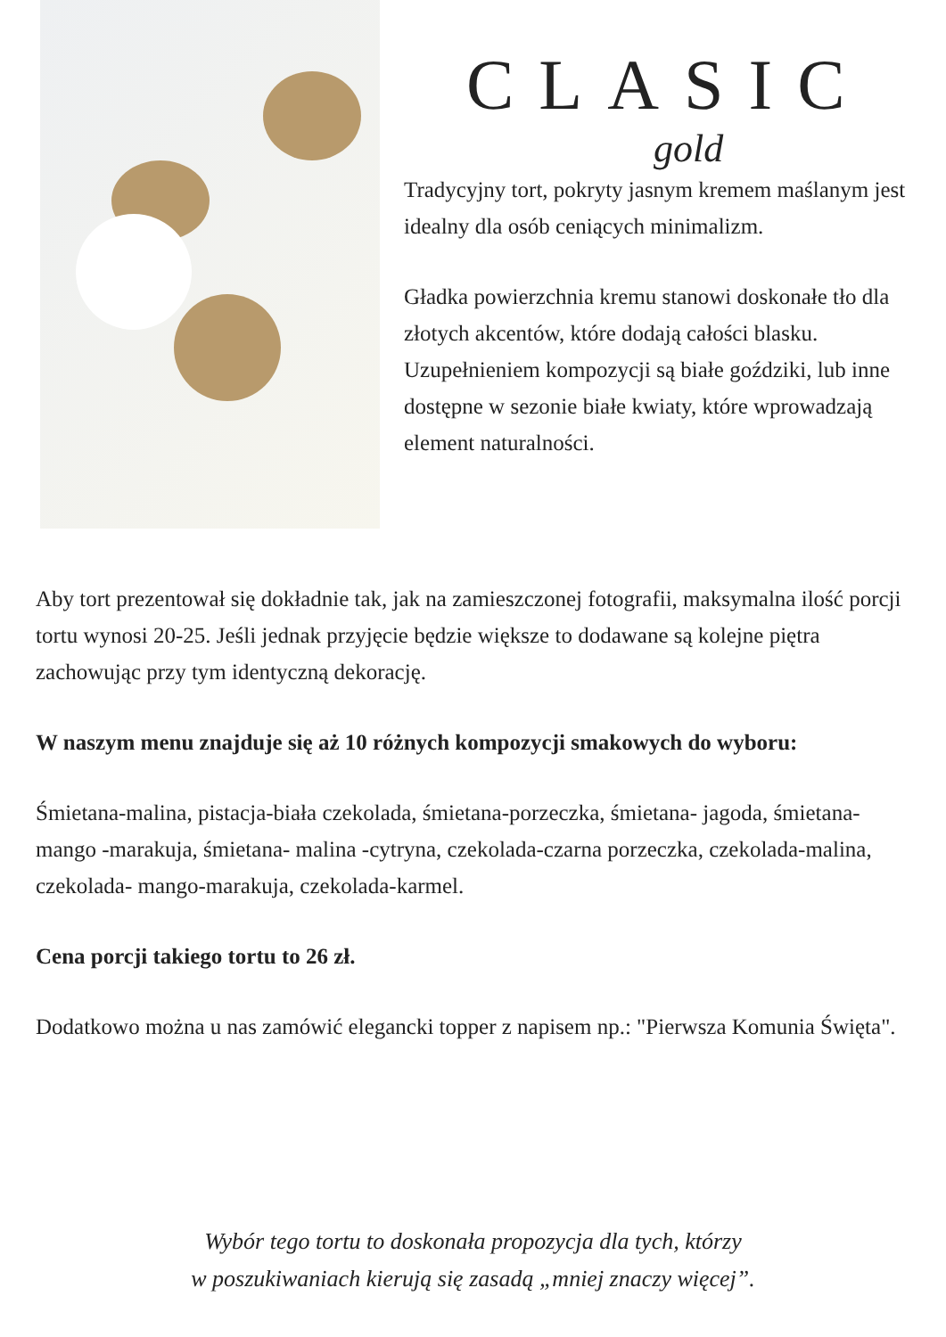CLASIC
gold
Tradycyjny tort, pokryty jasnym kremem maślanym jest idealny dla osób ceniących minimalizm.
Gładka powierzchnia kremu stanowi doskonałe tło dla złotych akcentów, które dodają całości blasku. Uzupełnieniem kompozycji są białe goździki, lub inne dostępne w sezonie białe kwiaty, które wprowadzają element naturalności.
Aby tort prezentował się dokładnie tak, jak na zamieszczonej fotografii, maksymalna ilość porcji tortu wynosi 20-25. Jeśli jednak przyjęcie będzie większe to dodawane są kolejne piętra zachowując przy tym identyczną dekorację.
W naszym menu znajduje się aż 10 różnych kompozycji smakowych do wyboru:
Śmietana-malina, pistacja-biała czekolada, śmietana-porzeczka, śmietana- jagoda, śmietana- mango -marakuja, śmietana- malina -cytryna, czekolada-czarna porzeczka, czekolada-malina, czekolada- mango-marakuja, czekolada-karmel.
Cena porcji takiego tortu to 26 zł.
Dodatkowo można u nas zamówić elegancki topper z napisem np.: "Pierwsza Komunia Święta".
Wybór tego tortu to doskonała propozycja dla tych, którzy
w poszukiwaniach kierują się zasadą „mniej znaczy więcej”.